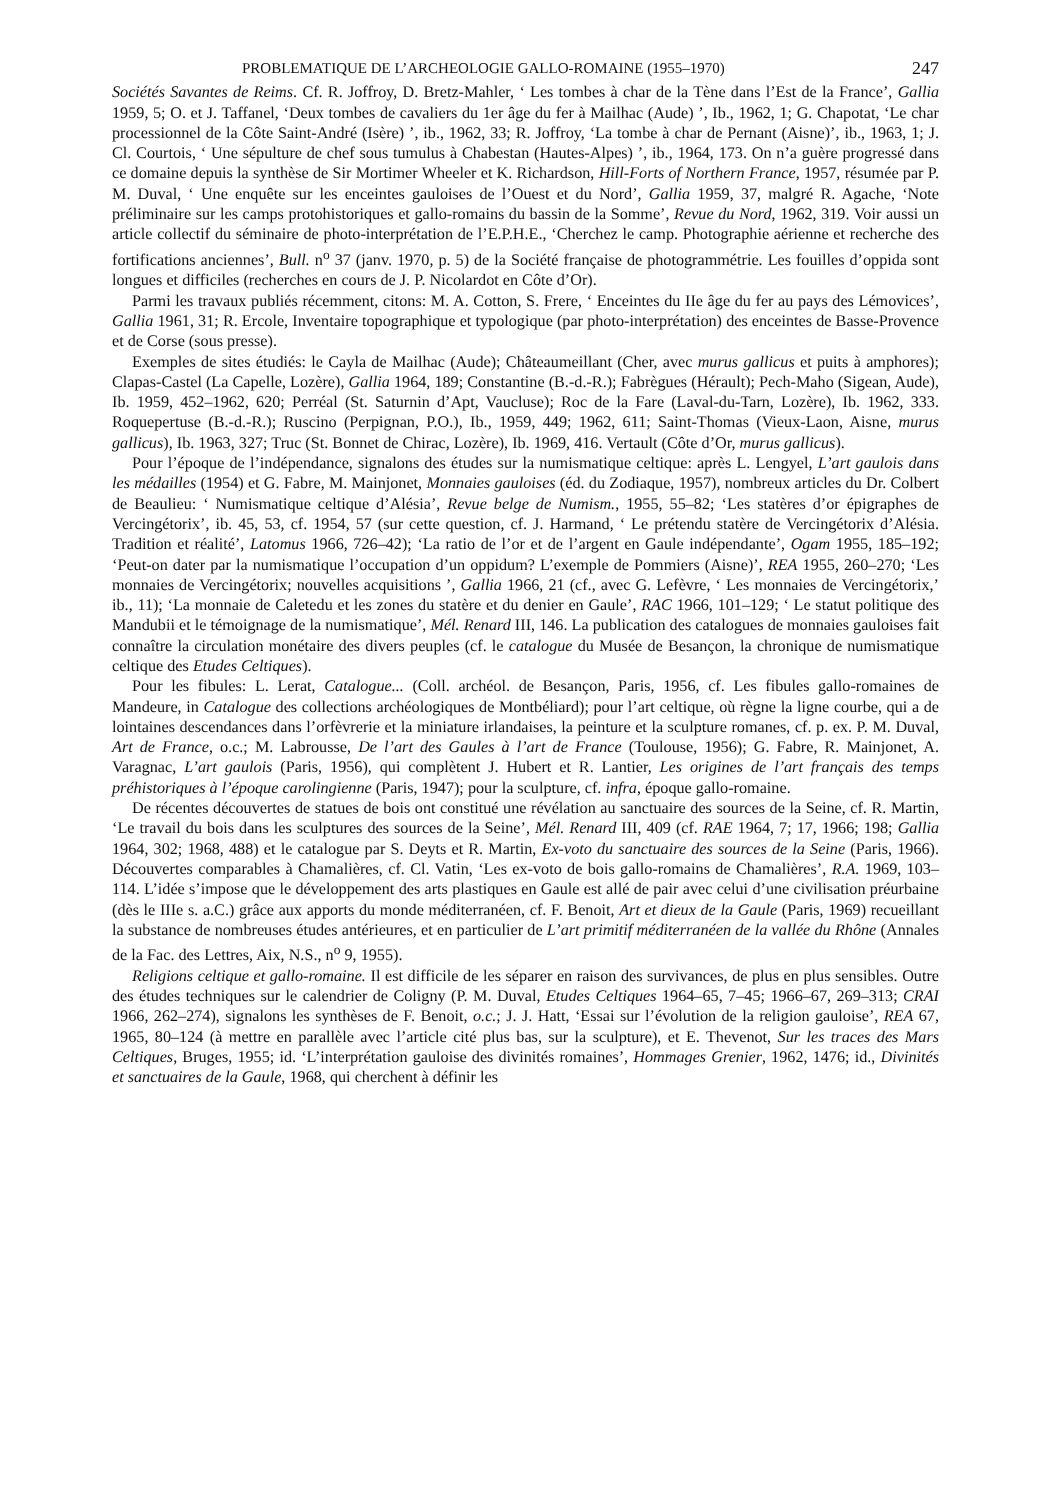PROBLEMATIQUE DE L’ARCHEOLOGIE GALLO-ROMAINE (1955–1970) 247
Sociétés Savantes de Reims. Cf. R. Joffroy, D. Bretz-Mahler, ‘ Les tombes à char de la Tène dans l’Est de la France’, Gallia 1959, 5; O. et J. Taffanel, ‘Deux tombes de cavaliers du 1er âge du fer à Mailhac (Aude) ’, Ib., 1962, 1; G. Chapotat, ‘Le char processionnel de la Côte Saint-André (Isère) ’, ib., 1962, 33; R. Joffroy, ‘La tombe à char de Pernant (Aisne)’, ib., 1963, 1; J. Cl. Courtois, ‘ Une sépulture de chef sous tumulus à Chabestan (Hautes-Alpes) ’, ib., 1964, 173. On n’a guère progressé dans ce domaine depuis la synthèse de Sir Mortimer Wheeler et K. Richardson, Hill-Forts of Northern France, 1957, résumée par P. M. Duval, ‘ Une enquête sur les enceintes gauloises de l’Ouest et du Nord’, Gallia 1959, 37, malgré R. Agache, ‘Note préliminaire sur les camps protohistoriques et gallo-romains du bassin de la Somme’, Revue du Nord, 1962, 319. Voir aussi un article collectif du séminaire de photo-interprétation de l’E.P.H.E., ‘Cherchez le camp. Photographie aérienne et recherche des fortifications anciennes’, Bull. n<sup>o</sup> 37 (janv. 1970, p. 5) de la Société française de photogrammétrie. Les fouilles d’oppida sont longues et difficiles (recherches en cours de J. P. Nicolardot en Côte d’Or).
Parmi les travaux publiés récemment, citons: M. A. Cotton, S. Frere, ‘ Enceintes du IIe âge du fer au pays des Lémovices’, Gallia 1961, 31; R. Ercole, Inventaire topographique et typologique (par photo-interprétation) des enceintes de Basse-Provence et de Corse (sous presse).
Exemples de sites étudiés: le Cayla de Mailhac (Aude); Châteaumeillant (Cher, avec murus gallicus et puits à amphores); Clapas-Castel (La Capelle, Lozère), Gallia 1964, 189; Constantine (B.-d.-R.); Fabrègues (Hérault); Pech-Maho (Sigean, Aude), Ib. 1959, 452–1962, 620; Perréal (St. Saturnin d’Apt, Vaucluse); Roc de la Fare (Laval-du-Tarn, Lozère), Ib. 1962, 333. Roquepertuse (B.-d.-R.); Ruscino (Perpignan, P.O.), Ib., 1959, 449; 1962, 611; Saint-Thomas (Vieux-Laon, Aisne, murus gallicus), Ib. 1963, 327; Truc (St. Bonnet de Chirac, Lozère), Ib. 1969, 416. Vertault (Côte d’Or, murus gallicus).
Pour l’époque de l’indépendance, signalons des études sur la numismatique celtique: après L. Lengyel, L’art gaulois dans les médailles (1954) et G. Fabre, M. Mainjonet, Monnaies gauloises (éd. du Zodiaque, 1957), nombreux articles du Dr. Colbert de Beaulieu: ‘ Numismatique celtique d’Alésia’, Revue belge de Numism., 1955, 55–82; ‘Les statères d’or épigraphes de Vercingétorix’, ib. 45, 53, cf. 1954, 57 (sur cette question, cf. J. Harmand, ‘ Le prétendu statère de Vercingétorix d’Alésia. Tradition et réalité’, Latomus 1966, 726–42); ‘La ratio de l’or et de l’argent en Gaule indépendante’, Ogam 1955, 185–192; ‘Peut-on dater par la numismatique l’occupation d’un oppidum? L’exemple de Pommiers (Aisne)’, REA 1955, 260–270; ‘Les monnaies de Vercingétorix; nouvelles acquisitions ’, Gallia 1966, 21 (cf., avec G. Lefèvre, ‘ Les monnaies de Vercingétorix,’ ib., 11); ‘La monnaie de Caletedu et les zones du statère et du denier en Gaule’, RAC 1966, 101–129; ‘ Le statut politique des Mandubii et le témoignage de la numismatique’, Mél. Renard III, 146. La publication des catalogues de monnaies gauloises fait connaître la circulation monétaire des divers peuples (cf. le catalogue du Musée de Besançon, la chronique de numismatique celtique des Etudes Celtiques).
Pour les fibules: L. Lerat, Catalogue... (Coll. archéol. de Besançon, Paris, 1956, cf. Les fibules gallo-romaines de Mandeure, in Catalogue des collections archéologiques de Montbéliard); pour l’art celtique, où règne la ligne courbe, qui a de lointaines descendances dans l’orfèvrerie et la miniature irlandaises, la peinture et la sculpture romanes, cf. p. ex. P. M. Duval, Art de France, o.c.; M. Labrousse, De l’art des Gaules à l’art de France (Toulouse, 1956); G. Fabre, R. Mainjonet, A. Varagnac, L’art gaulois (Paris, 1956), qui complètent J. Hubert et R. Lantier, Les origines de l’art français des temps préhistoriques à l’époque carolingienne (Paris, 1947); pour la sculpture, cf. infra, époque gallo-romaine.
De récentes découvertes de statues de bois ont constitué une révélation au sanctuaire des sources de la Seine, cf. R. Martin, ‘Le travail du bois dans les sculptures des sources de la Seine’, Mél. Renard III, 409 (cf. RAE 1964, 7; 17, 1966; 198; Gallia 1964, 302; 1968, 488) et le catalogue par S. Deyts et R. Martin, Ex-voto du sanctuaire des sources de la Seine (Paris, 1966). Découvertes comparables à Chamalières, cf. Cl. Vatin, ‘Les ex-voto de bois gallo-romains de Chamalières’, R.A. 1969, 103–114. L’idée s’impose que le développement des arts plastiques en Gaule est allé de pair avec celui d’une civilisation préurbaine (dès le IIIe s. a.C.) grâce aux apports du monde méditerranéen, cf. F. Benoit, Art et dieux de la Gaule (Paris, 1969) recueillant la substance de nombreuses études antérieures, et en particulier de L’art primitif méditerranéen de la vallée du Rhône (Annales de la Fac. des Lettres, Aix, N.S., n<sup>o</sup> 9, 1955).
Religions celtique et gallo-romaine. Il est difficile de les séparer en raison des survivances, de plus en plus sensibles. Outre des études techniques sur le calendrier de Coligny (P. M. Duval, Etudes Celtiques 1964–65, 7–45; 1966–67, 269–313; CRAI 1966, 262–274), signalons les synthèses de F. Benoit, o.c.; J. J. Hatt, ‘Essai sur l’évolution de la religion gauloise’, REA 67, 1965, 80–124 (à mettre en parallèle avec l’article cité plus bas, sur la sculpture), et E. Thevenot, Sur les traces des Mars Celtiques, Bruges, 1955; id. ‘L’interprétation gauloise des divinités romaines’, Hommages Grenier, 1962, 1476; id., Divinités et sanctuaires de la Gaule, 1968, qui cherchent à définir les